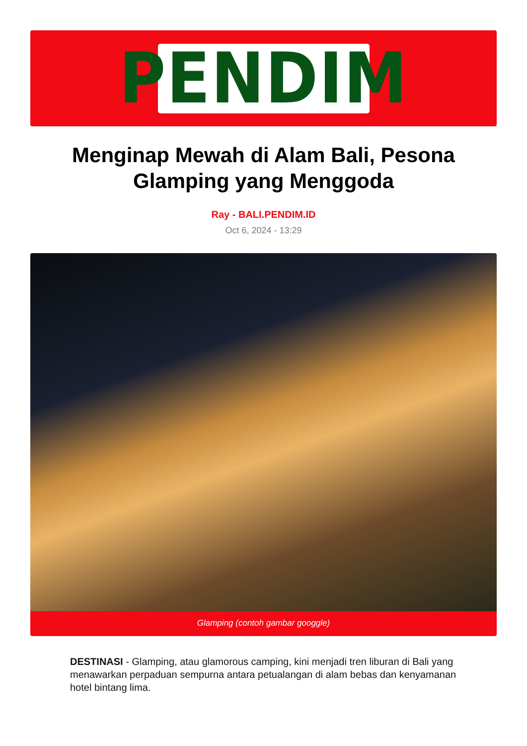PENDIM
Menginap Mewah di Alam Bali, Pesona Glamping yang Menggoda
Ray - BALI.PENDIM.ID
Oct 6, 2024 - 13:29
Glamping (contoh gambar googgle)
DESTINASI - Glamping, atau glamorous camping, kini menjadi tren liburan di Bali yang menawarkan perpaduan sempurna antara petualangan di alam bebas dan kenyamanan hotel bintang lima.